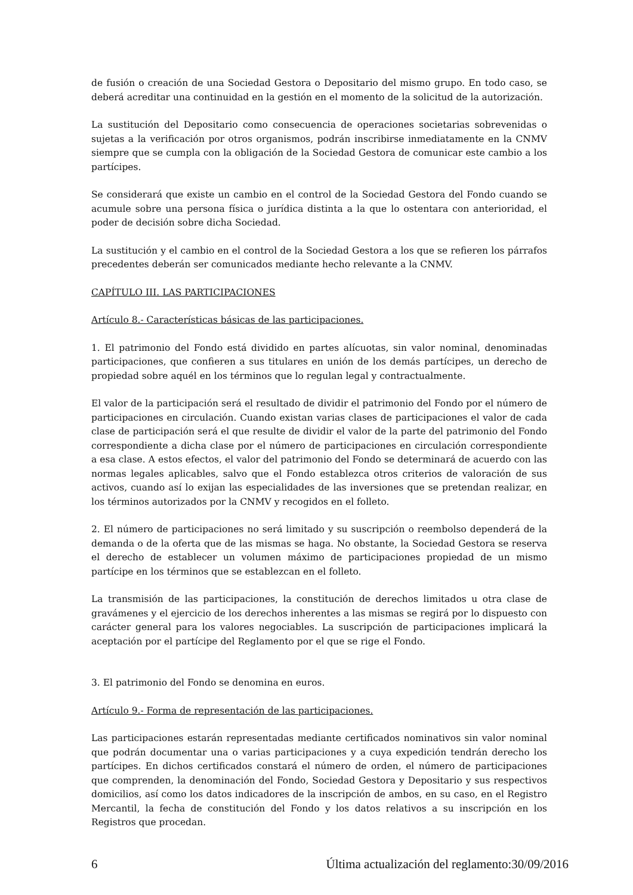de fusión o creación de una Sociedad Gestora o Depositario del mismo grupo. En todo caso, se deberá acreditar una continuidad en la gestión en el momento de la solicitud de la autorización.
La sustitución del Depositario como consecuencia de operaciones societarias sobrevenidas o sujetas a la verificación por otros organismos, podrán inscribirse inmediatamente en la CNMV siempre que se cumpla con la obligación de la Sociedad Gestora de comunicar este cambio a los partícipes.
Se considerará que existe un cambio en el control de la Sociedad Gestora del Fondo cuando se acumule sobre una persona física o jurídica distinta a la que lo ostentara con anterioridad, el poder de decisión sobre dicha Sociedad.
La sustitución y el cambio en el control de la Sociedad Gestora a los que se refieren los párrafos precedentes deberán ser comunicados mediante hecho relevante a la CNMV.
CAPÍTULO III. LAS PARTICIPACIONES
Artículo 8.- Características básicas de las participaciones.
1. El patrimonio del Fondo está dividido en partes alícuotas, sin valor nominal, denominadas participaciones, que confieren a sus titulares en unión de los demás partícipes, un derecho de propiedad sobre aquél en los términos que lo regulan legal y contractualmente.
El valor de la participación será el resultado de dividir el patrimonio del Fondo por el número de participaciones en circulación. Cuando existan varias clases de participaciones el valor de cada clase de participación será el que resulte de dividir el valor de la parte del patrimonio del Fondo correspondiente a dicha clase por el número de participaciones en circulación correspondiente a esa clase. A estos efectos, el valor del patrimonio del Fondo se determinará de acuerdo con las normas legales aplicables, salvo que el Fondo establezca otros criterios de valoración de sus activos, cuando así lo exijan las especialidades de las inversiones que se pretendan realizar, en los términos autorizados por la CNMV y recogidos en el folleto.
2. El número de participaciones no será limitado y su suscripción o reembolso dependerá de la demanda o de la oferta que de las mismas se haga. No obstante, la Sociedad Gestora se reserva el derecho de establecer un volumen máximo de participaciones propiedad de un mismo partícipe en los términos que se establezcan en el folleto.
La transmisión de las participaciones, la constitución de derechos limitados u otra clase de gravámenes y el ejercicio de los derechos inherentes a las mismas se regirá por lo dispuesto con carácter general para los valores negociables. La suscripción de participaciones implicará la aceptación por el partícipe del Reglamento por el que se rige el Fondo.
3. El patrimonio del Fondo se denomina en euros.
Artículo 9.- Forma de representación de las participaciones.
Las participaciones estarán representadas mediante certificados nominativos sin valor nominal que podrán documentar una o varias participaciones y a cuya expedición tendrán derecho los partícipes. En dichos certificados constará el número de orden, el número de participaciones que comprenden, la denominación del Fondo, Sociedad Gestora y Depositario y sus respectivos domicilios, así como los datos indicadores de la inscripción de ambos, en su caso, en el Registro Mercantil, la fecha de constitución del Fondo y los datos relativos a su inscripción en los Registros que procedan.
6 Última actualización del reglamento:30/09/2016